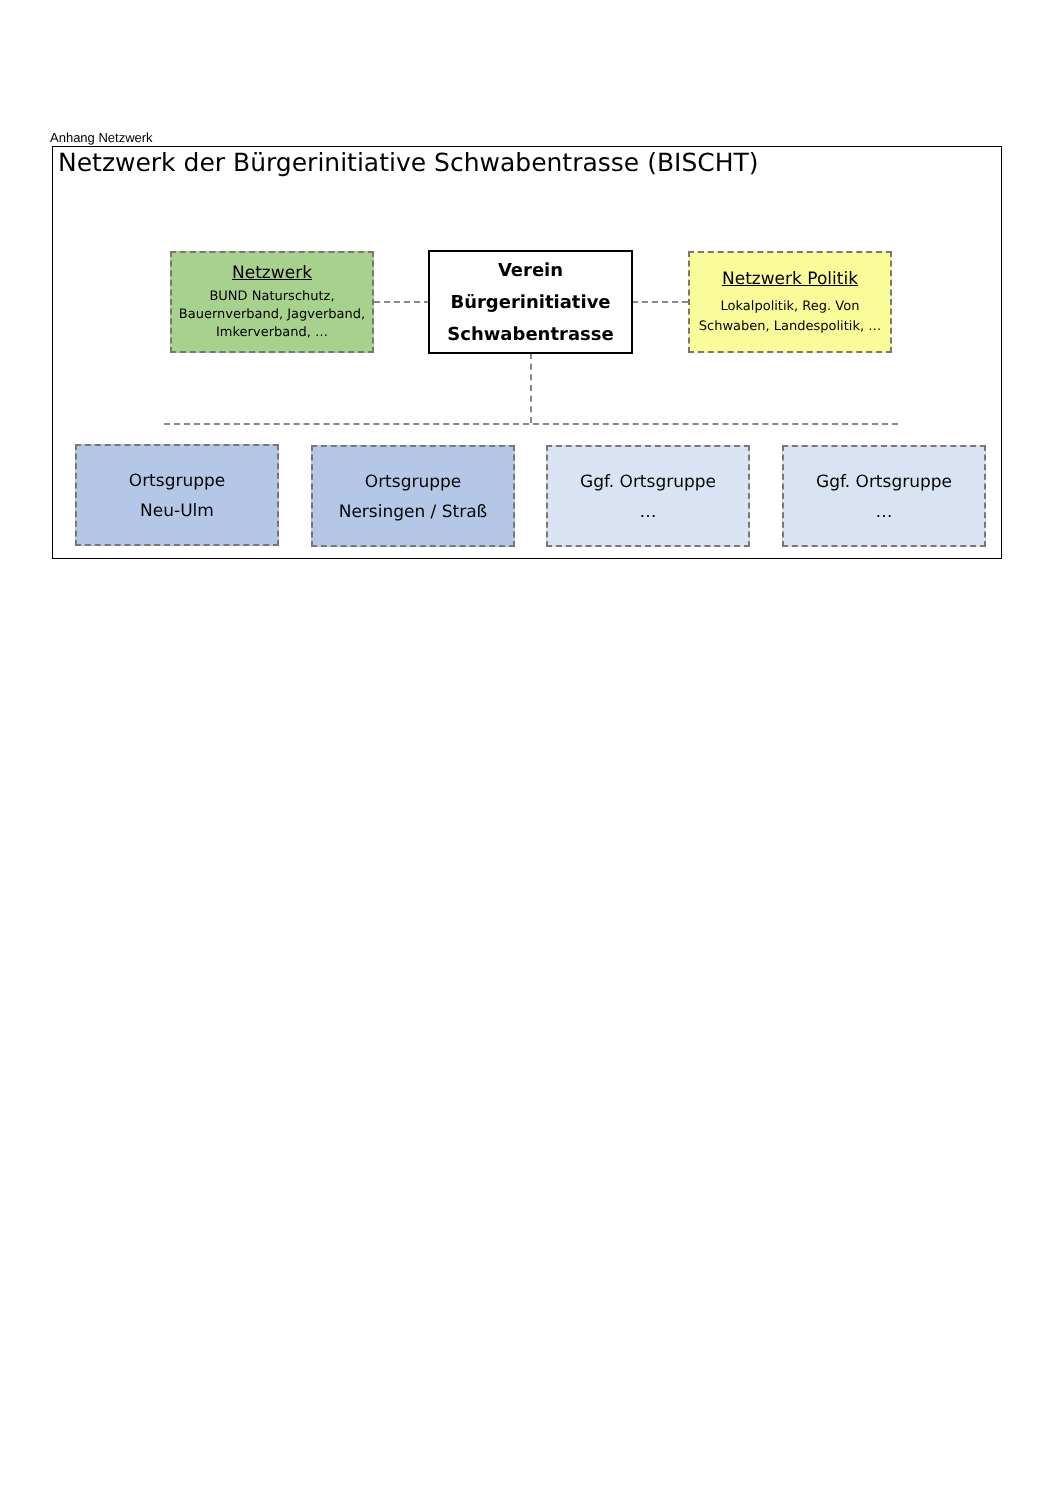Anhang Netzwerk
Netzwerk der Bürgerinitiative Schwabentrasse (BISCHT)
Netzwerk
BUND Naturschutz,
Bauernverband, Jagverband,
Imkerverband, …
Verein
Bürgerinitiative
Schwabentrasse
Netzwerk Politik
Lokalpolitik, Reg. Von
Schwaben, Landespolitik, …
Ortsgruppe
Neu-Ulm
Ortsgruppe
Nersingen / Straß
Ggf. Ortsgruppe
…
Ggf. Ortsgruppe
…